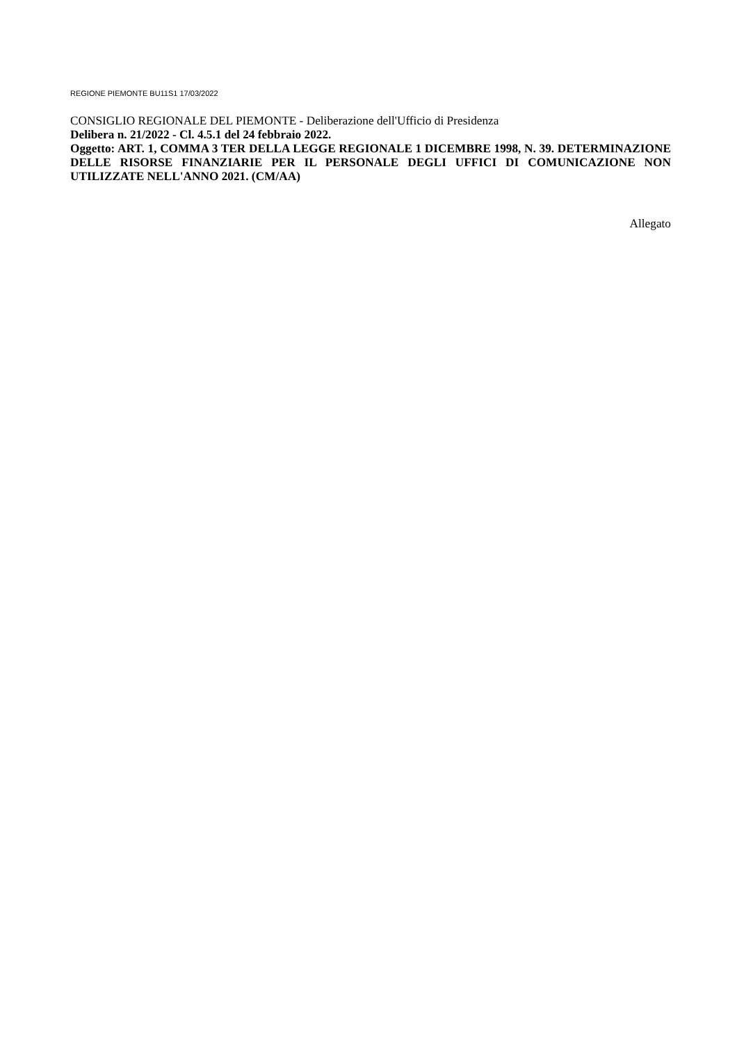REGIONE PIEMONTE BU11S1 17/03/2022
CONSIGLIO REGIONALE DEL PIEMONTE - Deliberazione dell'Ufficio di Presidenza
Delibera n. 21/2022 - Cl. 4.5.1 del 24 febbraio 2022.
Oggetto: ART. 1, COMMA 3 TER DELLA LEGGE REGIONALE 1 DICEMBRE 1998, N. 39. DETERMINAZIONE DELLE RISORSE FINANZIARIE PER IL PERSONALE DEGLI UFFICI DI COMUNICAZIONE NON UTILIZZATE NELL'ANNO 2021. (CM/AA)
Allegato